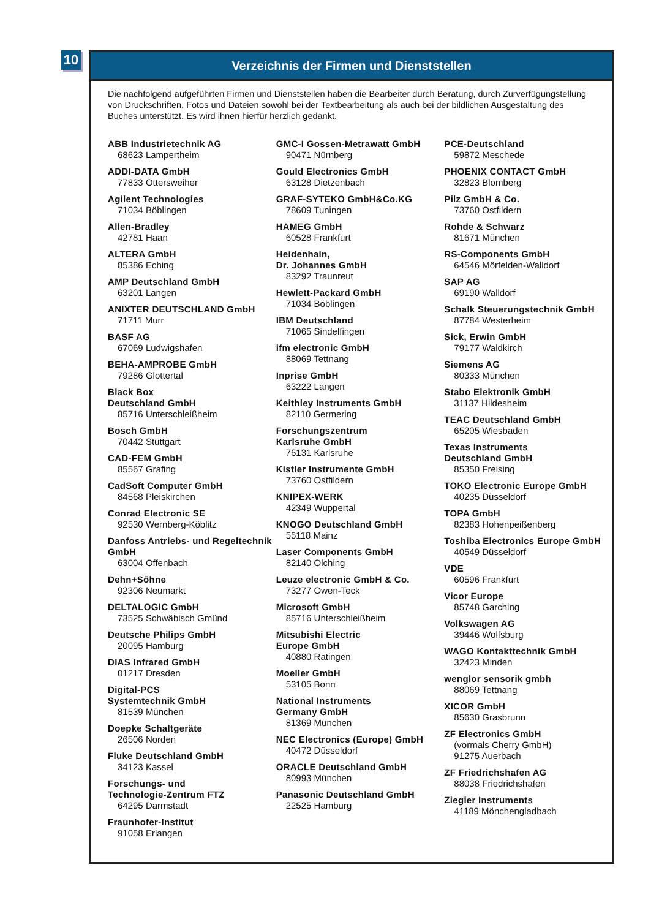10
Verzeichnis der Firmen und Dienststellen
Die nachfolgend aufgeführten Firmen und Dienststellen haben die Bearbeiter durch Beratung, durch Zurverfügungstellung von Druckschriften, Fotos und Dateien sowohl bei der Textbearbeitung als auch bei der bildlichen Ausgestaltung des Buches unterstützt. Es wird ihnen hierfür herzlich gedankt.
ABB Industrietechnik AG
68623 Lampertheim
ADDI-DATA GmbH
77833 Ottersweiher
Agilent Technologies
71034 Böblingen
Allen-Bradley
42781 Haan
ALTERA GmbH
85386 Eching
AMP Deutschland GmbH
63201 Langen
ANIXTER DEUTSCHLAND GmbH
71711 Murr
BASF AG
67069 Ludwigshafen
BEHA-AMPROBE GmbH
79286 Glottertal
Black Box
Deutschland GmbH
85716 Unterschleißheim
Bosch GmbH
70442 Stuttgart
CAD-FEM GmbH
85567 Grafing
CadSoft Computer GmbH
84568 Pleiskirchen
Conrad Electronic SE
92530 Wernberg-Köblitz
Danfoss Antriebs- und Regeltechnik GmbH
63004 Offenbach
Dehn+Söhne
92306 Neumarkt
DELTALOGIC GmbH
73525 Schwäbisch Gmünd
Deutsche Philips GmbH
20095 Hamburg
DIAS Infrared GmbH
01217 Dresden
Digital-PCS
Systemtechnik GmbH
81539 München
Doepke Schaltgeräte
26506 Norden
Fluke Deutschland GmbH
34123 Kassel
Forschungs- und
Technologie-Zentrum FTZ
64295 Darmstadt
Fraunhofer-Institut
91058 Erlangen
GMC-I Gossen-Metrawatt GmbH
90471 Nürnberg
Gould Electronics GmbH
63128 Dietzenbach
GRAF-SYTEKO GmbH&Co.KG
78609 Tuningen
HAMEG GmbH
60528 Frankfurt
Heidenhain,
Dr. Johannes GmbH
83292 Traunreut
Hewlett-Packard GmbH
71034 Böblingen
IBM Deutschland
71065 Sindelfingen
ifm electronic GmbH
88069 Tettnang
Inprise GmbH
63222 Langen
Keithley Instruments GmbH
82110 Germering
Forschungszentrum
Karlsruhe GmbH
76131 Karlsruhe
Kistler Instrumente GmbH
73760 Ostfildern
KNIPEX-WERK
42349 Wuppertal
KNOGO Deutschland GmbH
55118 Mainz
Laser Components GmbH
82140 Olching
Leuze electronic GmbH & Co.
73277 Owen-Teck
Microsoft GmbH
85716 Unterschleißheim
Mitsubishi Electric
Europe GmbH
40880 Ratingen
Moeller GmbH
53105 Bonn
National Instruments
Germany GmbH
81369 München
NEC Electronics (Europe) GmbH
40472 Düsseldorf
ORACLE Deutschland GmbH
80993 München
Panasonic Deutschland GmbH
22525 Hamburg
PCE-Deutschland
59872 Meschede
PHOENIX CONTACT GmbH
32823 Blomberg
Pilz GmbH & Co.
73760 Ostfildern
Rohde & Schwarz
81671 München
RS-Components GmbH
64546 Mörfelden-Walldorf
SAP AG
69190 Walldorf
Schalk Steuerungstechnik GmbH
87784 Westerheim
Sick, Erwin GmbH
79177 Waldkirch
Siemens AG
80333 München
Stabo Elektronik GmbH
31137 Hildesheim
TEAC Deutschland GmbH
65205 Wiesbaden
Texas Instruments
Deutschland GmbH
85350 Freising
TOKO Electronic Europe GmbH
40235 Düsseldorf
TOPA GmbH
82383 Hohenpeißenberg
Toshiba Electronics Europe GmbH
40549 Düsseldorf
VDE
60596 Frankfurt
Vicor Europe
85748 Garching
Volkswagen AG
39446 Wolfsburg
WAGO Kontakttechnik GmbH
32423 Minden
wenglor sensorik gmbh
88069 Tettnang
XICOR GmbH
85630 Grasbrunn
ZF Electronics GmbH
(vormals Cherry GmbH)
91275 Auerbach
ZF Friedrichshafen AG
88038 Friedrichshafen
Ziegler Instruments
41189 Mönchengladbach